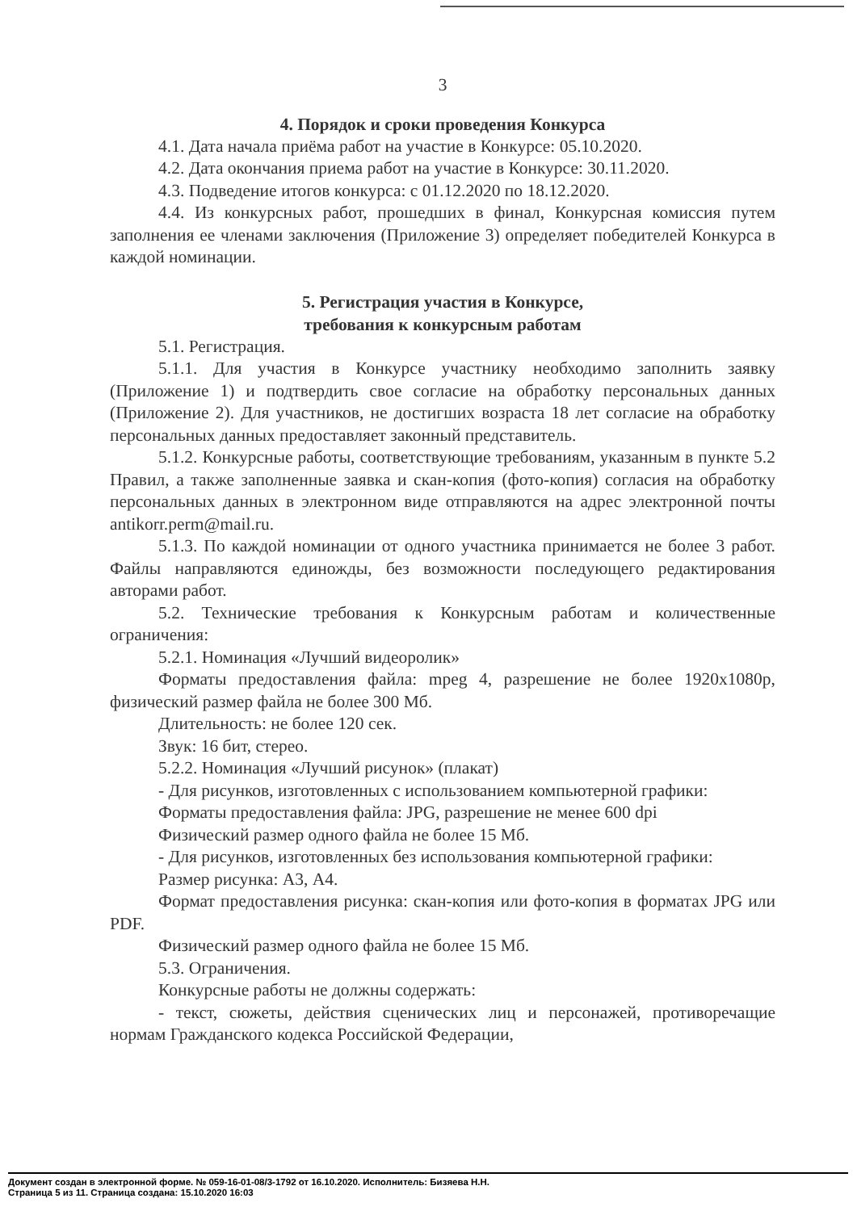3
4. Порядок и сроки проведения Конкурса
4.1. Дата начала приёма работ на участие в Конкурсе: 05.10.2020.
4.2. Дата окончания приема работ на участие в Конкурсе: 30.11.2020.
4.3. Подведение итогов конкурса: с 01.12.2020 по 18.12.2020.
4.4. Из конкурсных работ, прошедших в финал, Конкурсная комиссия путем заполнения ее членами заключения (Приложение 3) определяет победителей Конкурса в каждой номинации.
5. Регистрация участия в Конкурсе,
требования к конкурсным работам
5.1. Регистрация.
5.1.1. Для участия в Конкурсе участнику необходимо заполнить заявку (Приложение 1) и подтвердить свое согласие на обработку персональных данных (Приложение 2). Для участников, не достигших возраста 18 лет согласие на обработку персональных данных предоставляет законный представитель.
5.1.2. Конкурсные работы, соответствующие требованиям, указанным в пункте 5.2 Правил, а также заполненные заявка и скан-копия (фото-копия) согласия на обработку персональных данных в электронном виде отправляются на адрес электронной почты antikorr.perm@mail.ru.
5.1.3. По каждой номинации от одного участника принимается не более 3 работ. Файлы направляются единожды, без возможности последующего редактирования авторами работ.
5.2. Технические требования к Конкурсным работам и количественные ограничения:
5.2.1. Номинация «Лучший видеоролик»
Форматы предоставления файла: mpeg 4, разрешение не более 1920х1080р, физический размер файла не более 300 Мб.
Длительность: не более 120 сек.
Звук: 16 бит, стерео.
5.2.2. Номинация «Лучший рисунок» (плакат)
- Для рисунков, изготовленных с использованием компьютерной графики:
Форматы предоставления файла: JPG, разрешение не менее 600 dpi
Физический размер одного файла не более 15 Мб.
- Для рисунков, изготовленных без использования компьютерной графики:
Размер рисунка: А3, А4.
Формат предоставления рисунка: скан-копия или фото-копия в форматах JPG или PDF.
Физический размер одного файла не более 15 Мб.
5.3. Ограничения.
Конкурсные работы не должны содержать:
- текст, сюжеты, действия сценических лиц и персонажей, противоречащие нормам Гражданского кодекса Российской Федерации,
Документ создан в электронной форме. № 059-16-01-08/3-1792 от 16.10.2020. Исполнитель: Бизяева Н.Н.
Страница 5 из 11. Страница создана: 15.10.2020 16:03